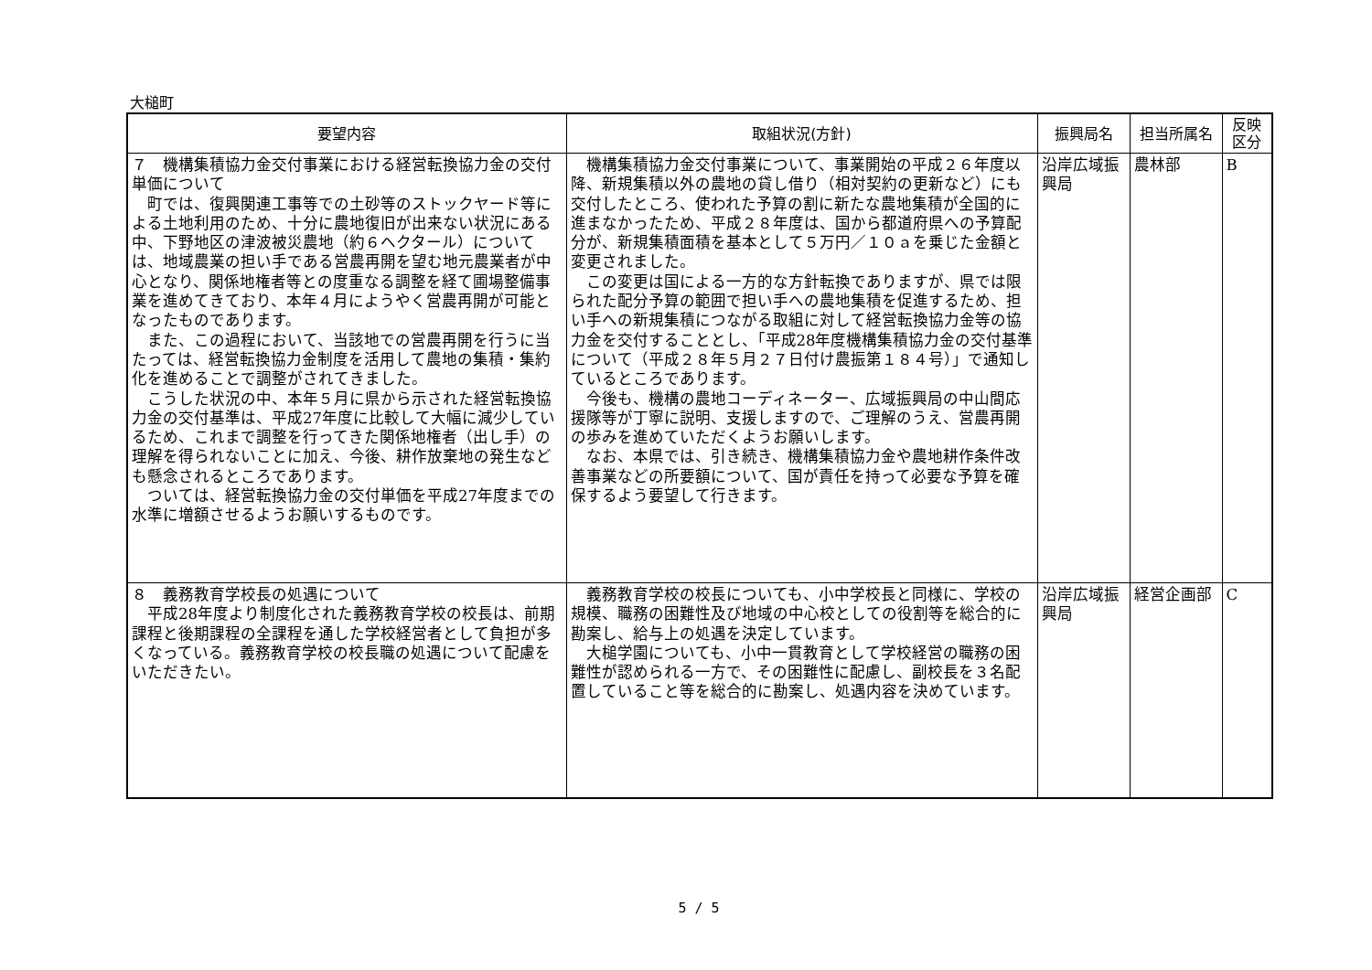大槌町
| 要望内容 | 取組状況(方針) | 振興局名 | 担当所属名 | 反映 区分 |
| --- | --- | --- | --- | --- |
| ７ 機構集積協力金交付事業における経営転換協力金の交付単価について 町では、復興関連工事等での土砂等のストックヤード等による土地利用のため、十分に農地復旧が出来ない状況にある中、下野地区の津波被災農地（約６ヘクタール）については、地域農業の担い手である営農再開を望む地元農業者が中心となり、関係地権者等との度重なる調整を経て圃場整備事業を進めてきており、本年４月にようやく営農再開が可能となったものであります。 また、この過程において、当該地での営農再開を行うに当たっては、経営転換協力金制度を活用して農地の集積・集約化を進めることで調整がされてきました。 こうした状況の中、本年５月に県から示された経営転換協力金の交付基準は、平成27年度に比較して大幅に減少しているため、これまで調整を行ってきた関係地権者（出し手）の理解を得られないことに加え、今後、耕作放棄地の発生なども懸念されるところであります。 ついては、経営転換協力金の交付単価を平成27年度までの水準に増額させるようお願いするものです。 | 機構集積協力金交付事業について、事業開始の平成２６年度以降、新規集積以外の農地の貸し借り（相対契約の更新など）にも交付したところ、使われた予算の割に新たな農地集積が全国的に進まなかったため、平成２８年度は、国から都道府県への予算配分が、新規集積面積を基本として５万円／１０ａを乗じた金額と変更されました。 この変更は国による一方的な方針転換でありますが、県では限られた配分予算の範囲で担い手への農地集積を促進するため、担い手への新規集積につながる取組に対して経営転換協力金等の協力金を交付することとし、「平成28年度機構集積協力金の交付基準について（平成２８年５月２７日付け農振第１８４号）」で通知しているところであります。 今後も、機構の農地コーディネーター、広域振興局の中山間応援隊等が丁寧に説明、支援しますので、ご理解のうえ、営農再開の歩みを進めていただくようお願いします。 なお、本県では、引き続き、機構集積協力金や農地耕作条件改善事業などの所要額について、国が責任を持って必要な予算を確保するよう要望して行きます。 | 沿岸広域振興局 | 農林部 | B |
| ８ 義務教育学校長の処遇について 平成28年度より制度化された義務教育学校の校長は、前期課程と後期課程の全課程を通した学校経営者として負担が多くなっている。義務教育学校の校長職の処遇について配慮をいただきたい。 | 義務教育学校の校長についても、小中学校長と同様に、学校の規模、職務の困難性及び地域の中心校としての役割等を総合的に勘案し、給与上の処遇を決定しています。 大槌学園についても、小中一貫教育として学校経営の職務の困難性が認められる一方で、その困難性に配慮し、副校長を３名配置していること等を総合的に勘案し、処遇内容を決めています。 | 沿岸広域振興局 | 経営企画部 | C |
5 / 5